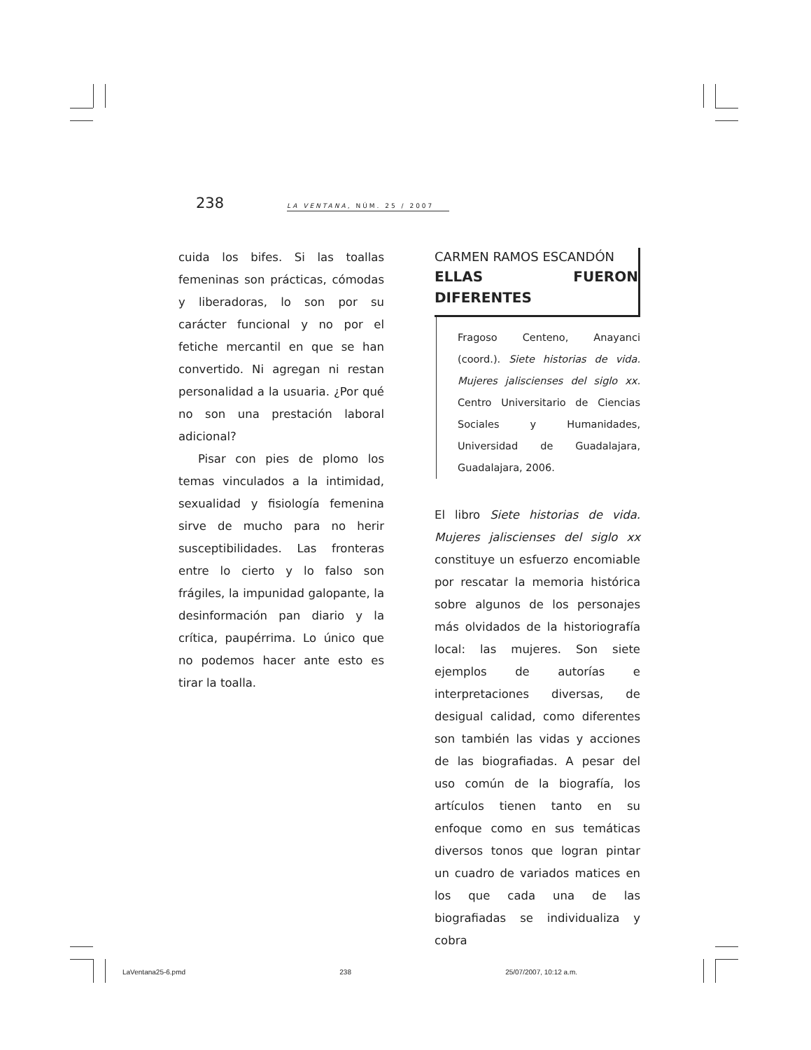238 LA VENTANA, NÚM. 25 / 2007
cuida los bifes. Si las toallas femeninas son prácticas, cómodas y liberadoras, lo son por su carácter funcional y no por el fetiche mercantil en que se han convertido. Ni agregan ni restan personalidad a la usuaria. ¿Por qué no son una prestación laboral adicional?
Pisar con pies de plomo los temas vinculados a la intimidad, sexualidad y fisiología femenina sirve de mucho para no herir susceptibilidades. Las fronteras entre lo cierto y lo falso son frágiles, la impunidad galopante, la desinformación pan diario y la crítica, paupérrima. Lo único que no podemos hacer ante esto es tirar la toalla.
CARMEN RAMOS ESCANDÓN
ELLAS FUERON DIFERENTES
Fragoso Centeno, Anayanci (coord.). Siete historias de vida. Mujeres jaliscienses del siglo xx. Centro Universitario de Ciencias Sociales y Humanidades, Universidad de Guadalajara, Guadalajara, 2006.
El libro Siete historias de vida. Mujeres jaliscienses del siglo xx constituye un esfuerzo encomiable por rescatar la memoria histórica sobre algunos de los personajes más olvidados de la historiografía local: las mujeres. Son siete ejemplos de autorías e interpretaciones diversas, de desigual calidad, como diferentes son también las vidas y acciones de las biografiadas. A pesar del uso común de la biografía, los artículos tienen tanto en su enfoque como en sus temáticas diversos tonos que logran pintar un cuadro de variados matices en los que cada una de las biografiadas se individualiza y cobra
LaVentana25-6.pmd 238 25/07/2007, 10:12 a.m.